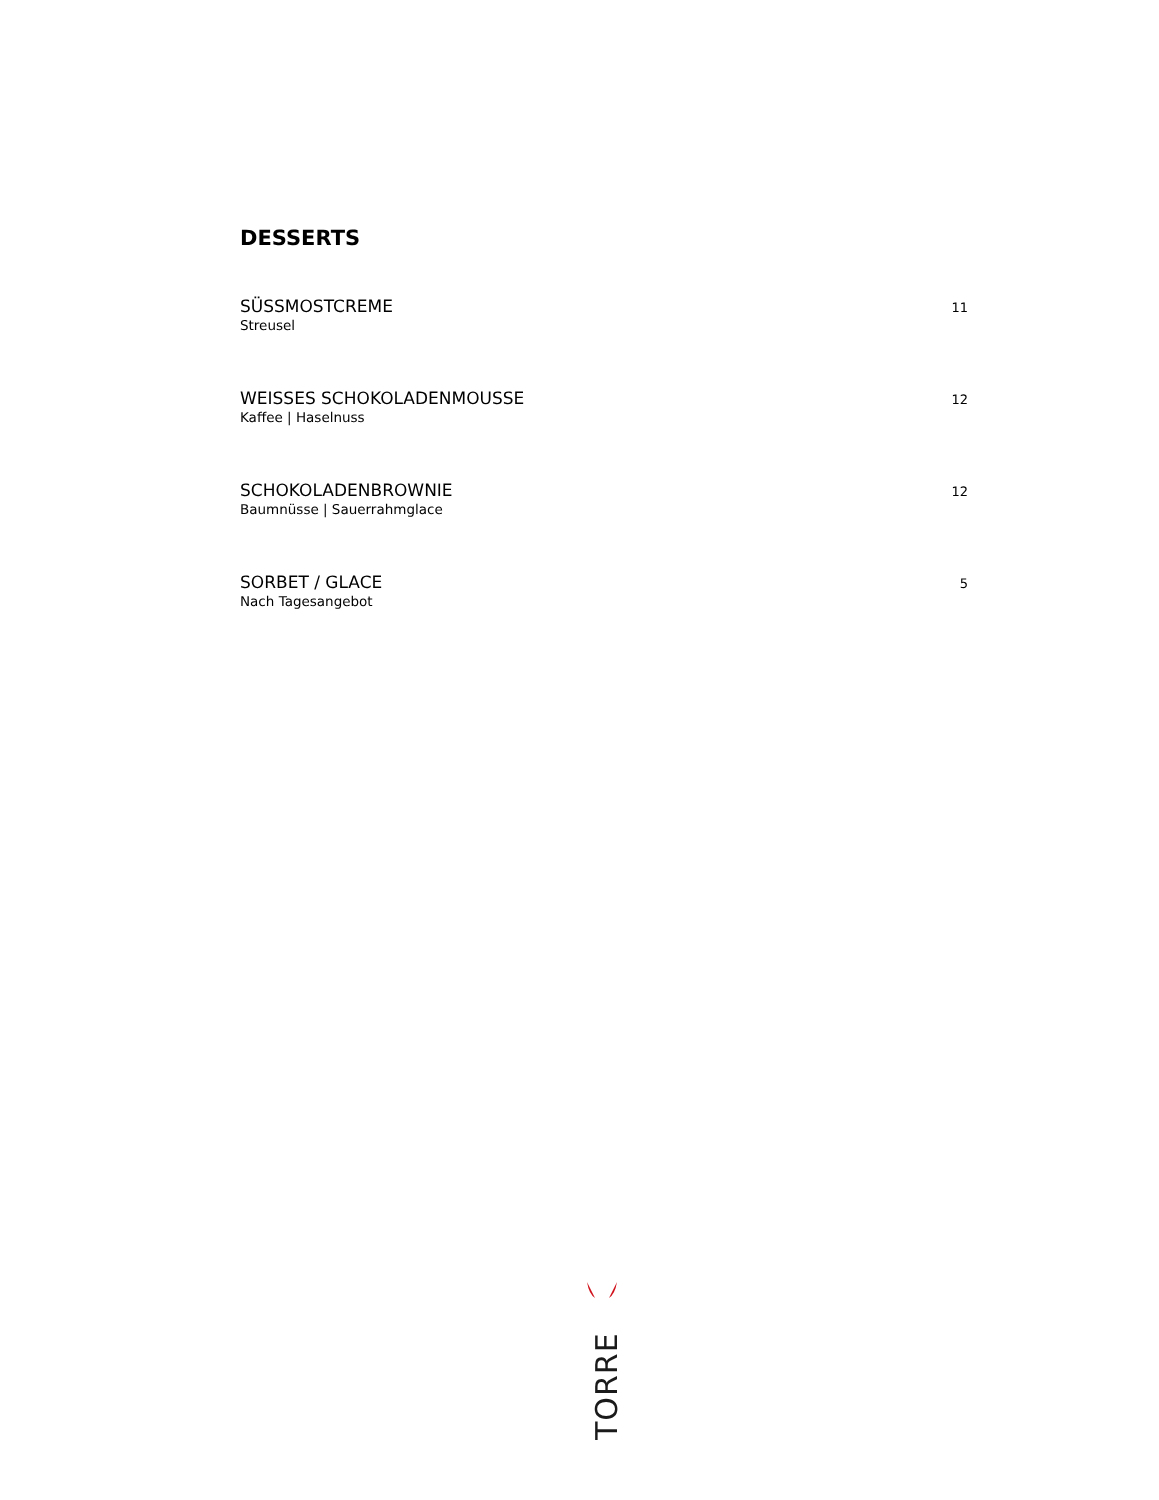DESSERTS
SÜSSMOSTCREME
Streusel
11
WEISSES SCHOKOLADENMOUSSE
Kaffee | Haselnuss
12
SCHOKOLADENBROWNIE
Baumnüsse | Sauerrahmglace
12
SORBET / GLACE
Nach Tagesangebot
5
TORRE